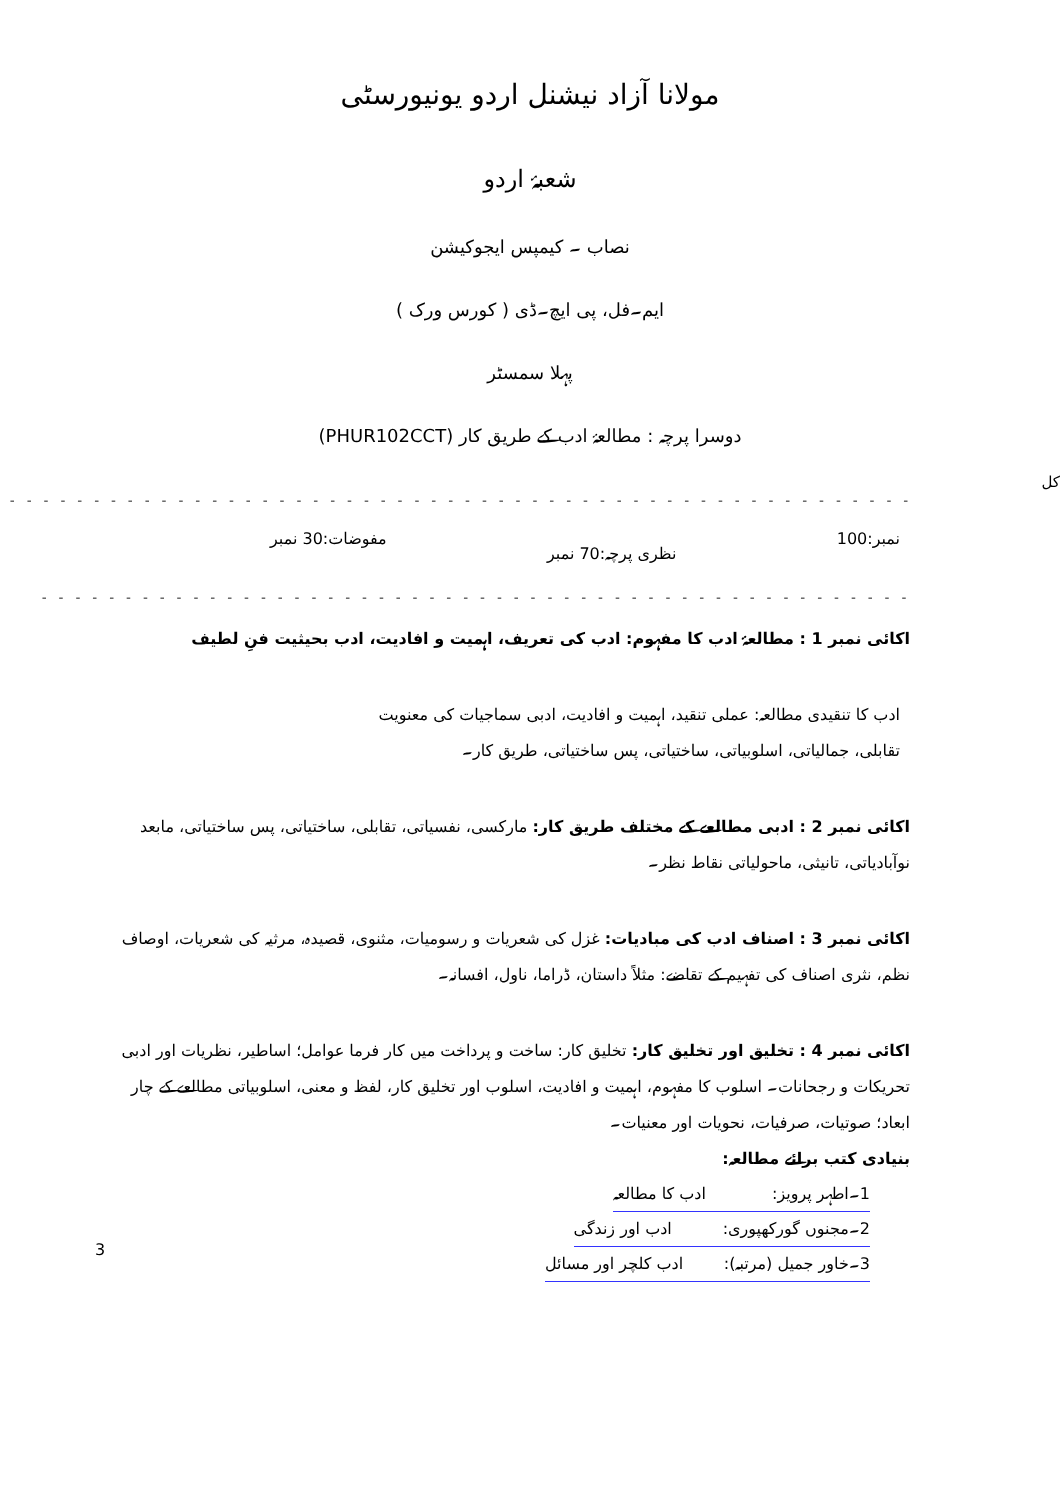مولانا آزاد نیشنل اردو یونیورسٹی
شعبۂ اردو
نصاب ۔ کیمپس ایجوکیشن
ایم۔فل، پی ایچ۔ڈی ( کورس ورک )
پہلا سمسٹر
دوسرا پرچہ : مطالعۂ ادب کے طریق کار (PHUR102CCT)
کل - - - - - - - - - - - - - - - - - - - - - - - - - - - - - - - - - - - - - - - - - - - - - - - - - - - - - - - - - - - - - - - - - - - - - - - - -
نمبر:100 نظری پرچہ:70 نمبر مفوضات:30 نمبر
- - - - - - - - - - - - - - - - - - - - - - - - - - - - - - - - - - - - - - - - - - - - - - - - - - - - - - - - - - - - - - - - - - - - - - - - - - - - -
اکائی نمبر 1 : مطالعۂ ادب کا مفہوم: ادب کی تعریف، اہمیت و افادیت، ادب بحیثیت فنِ لطیف
ادب کا تنقیدی مطالعہ: عملی تنقید، اہمیت و افادیت، ادبی سماجیات کی معنویت
تقابلی، جمالیاتی، اسلوبیاتی، ساختیاتی، پس ساختیاتی، طریق کار۔
اکائی نمبر 2 : ادبی مطالعے کے مختلف طریق کار: مارکسی، نفسیاتی، تقابلی، ساختیاتی، پس ساختیاتی، مابعد نوآبادیاتی، تانیثی، ماحولیاتی نقاط نظر۔
اکائی نمبر 3 : اصناف ادب کی مبادیات: غزل کی شعریات و رسومیات، مثنوی، قصیدہ، مرثیہ کی شعریات، اوصاف نظم، نثری اصناف کی تفہیم کے تقاضے: مثلاً داستان، ڈراما، ناول، افسانہ۔
اکائی نمبر 4 : تخلیق اور تخلیق کار: تخلیق کار: ساخت و پرداخت میں کار فرما عوامل؛ اساطیر، نظریات اور ادبی تحریکات و رجحانات۔ اسلوب کا مفہوم، اہمیت و افادیت، اسلوب اور تخلیق کار، لفظ و معنی، اسلوبیاتی مطالعے کے چار ابعاد؛ صوتیات، صرفیات، نحویات اور معنیات۔
بنیادی کتب برائے مطالعہ:
1۔اطہر پرویز: ادب کا مطالعہ
2۔مجنوں گورکھپوری: ادب اور زندگی
3۔خاور جمیل (مرتبہ): ادب کلچر اور مسائل
3